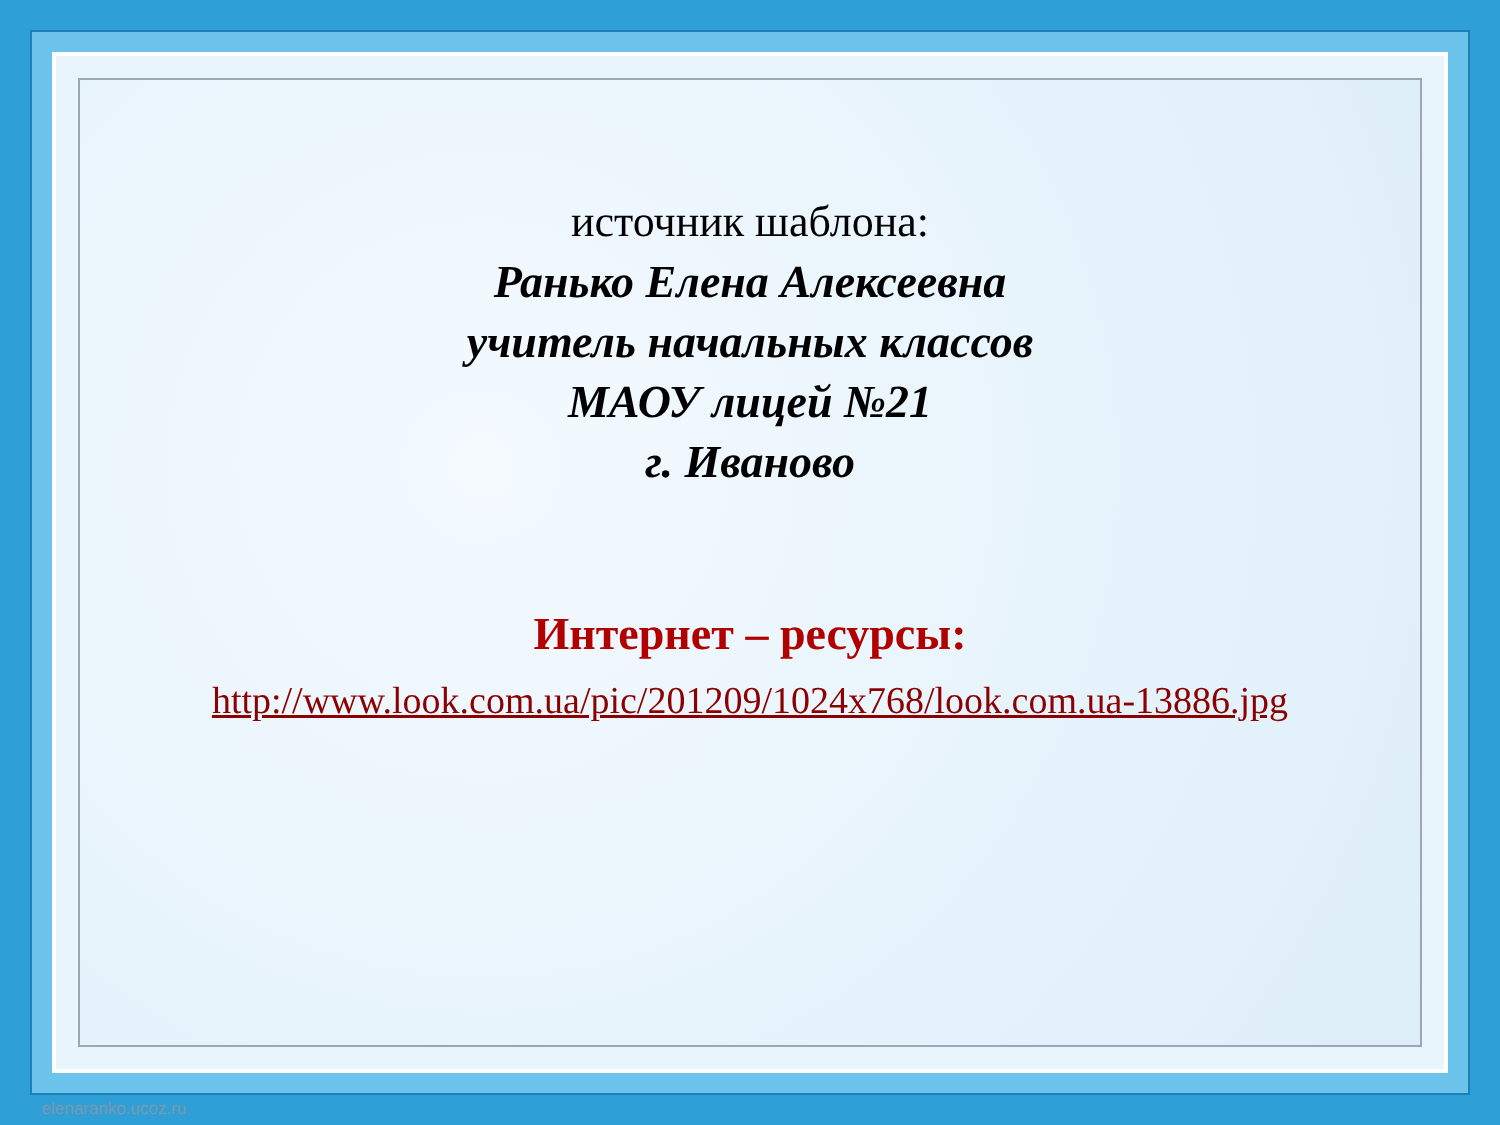источник шаблона:
Ранько Елена Алексеевна
учитель начальных классов
МАОУ лицей №21
г. Иваново
Интернет – ресурсы:
http://www.look.com.ua/pic/201209/1024x768/look.com.ua-13886.jpg
elenaranko.ucoz.ru